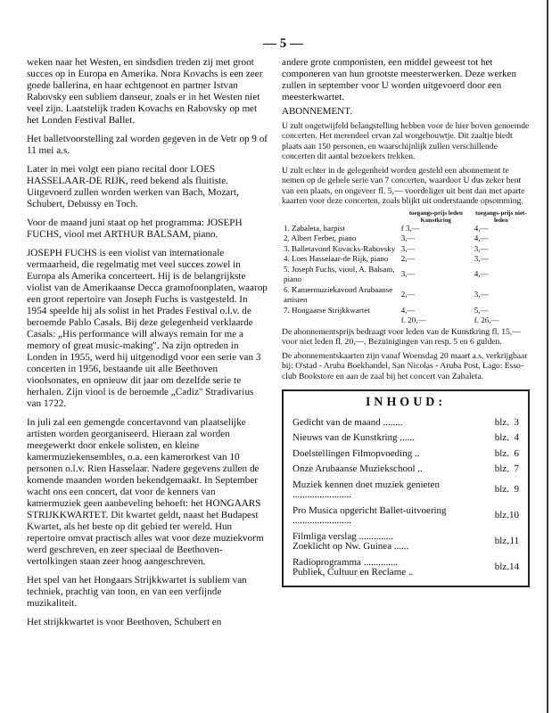— 5 —
weken naar het Westen, en sindsdien treden zij met groot succes op in Europa en Amerika. Nora Kovachs is een zeer goede ballerina, en haar echtgenoot en partner Istvan Rabovsky een subliem danseur, zoals er in het Westen niet veel zijn. Laatstelijk traden Kovachs en Rabovsky op met het Londen Festival Ballet.
Het balletvoorstelling zal worden gegeven in de Vetr op 9 of 11 mei a.s.
Later in mei volgt een piano recital door LOES HASSELAAR-DE RIJK, reed bekend als fluitiste. Uitgevoerd zullen worden werken van Bach, Mozart, Schubert, Debussy en Toch.
Voor de maand juni staat op het programma: JOSEPH FUCHS, viool met ARTHUR BALSAM, piano.
JOSEPH FUCHS is een violist van internationale vermaarheid, die regelmatig met veel succes zowel in Europa als Amerika concerteert. Hij is de belangrijkste violist van de Amerikaanse Decca gramofoonplaten, waarop een groot repertoire van Joseph Fuchs is vastgesteld. In 1954 speelde hij als solist in het Prades Festival o.l.v. de beroemde Pablo Casals. Bij deze gelegenheid verklaarde Casals: „His performance will always remain for me a memory of great music-making". Na zijn optreden in Londen in 1955, werd hij uitgenodigd voor een serie van 3 concerten in 1956, bestaande uit alle Beethoven vioolsonates, en opnieuw dit jaar om dezelfde serie te herhalen. Zijn viool is de beroemde „Cadiz" Stradivarius van 1722.
In juli zal een gemengde concertavond van plaatselijke artisten worden georganiseerd. Hieraan zal worden meegewerkt door enkele solisten, en kleine kamermuziekensembles, o.a. een kamerorkest van 10 personen o.l.v. Rien Hasselaar. Nadere gegevens zullen de komende maanden worden bekendgemaakt. In September wacht ons een concert, dat voor de kenners van kamermuziek geen aanbeveling behoeft: het HONGAARS STRIJKKWARTET. Dit kwartet geldt, naast het Budapest Kwartet, als het beste op dit gebied ter wereld. Hun repertoire omvat practisch alles wat voor deze muziekvorm werd geschreven, en zeer speciaal de Beethoven-vertolkingen staan zeer hoog aangeschreven.
Het spel van het Hongaars Strijkkwartet is subliem van techniek, prachtig van toon, en van een verfijnde muzikaliteit.
Het strijkkwartet is voor Beethoven, Schubert en
andere grote componisten, een middel geweest tot het componeren van hun grootste meesterwerken. Deze werken zullen in september voor U worden uitgevoerd door een meesterkwartet.
ABONNEMENT.
U zult ongetwijfeld belangstelling hebben voor de hier boven genoemde concerten. Het merendeel ervan zal worgebouwtje. Dit zaaltje biedt plaats aan 150 personen, en waarschijnlijk zullen verschillende concerten dit aantal bezoekers trekken.
U zult echter in de gelegenheid worden gesteld een abonnement te nemen op de gehele serie van 7 concerten, waardoor U dus zeker bent van een plaats, en ongeveer fl. 5,— voordeliger uit bent dan met aparte kaarten voor deze concerten, zoals blijkt uit onderstaande opsomming.
| | toegangs-prijs leden Kunstkring | toegangs-prijs niet-leden |
| --- | --- | --- |
| 1. Zabaleta, harpist | f 3,— | 4,— |
| 2. Albert Ferber, piano | 3,— | 4,— |
| 3. Balletavond Kovacks-Rabovsky | 3,— | 3,— |
| 4. Loes Hasselaar-de Rijk, piano | 2,— | 3,— |
| 5. Joseph Fuchs, viool, A. Balsam, piano | 3,— | 4,— |
| 6. Kamermuziekavond Arubaanse artisten | 2,— | 3,— |
| 7. Hongaarse Strijkkwartet | 4,— | 5,— |
| | f. 20,— | f. 26,— |
De abonnementsprijs bedraagt voor leden van de Kunstkring fl. 15,— voor niet leden fl. 20,—. Bezuinigingen van resp. 5 en 6 gulden.
De abonnementskaarten zijn vanaf Woensdag 20 maart a.s. verkrijgbaar bij: O'stad - Aruba Boekhandel, San Nicolas - Aruba Post, Lago: Esso-club Bookstore en aan de zaal bij het concert van Zabaleta.
INHOUD:
| Gedicht van de maand ........ | blz. | 3 |
| Nieuws van de Kunstkring ...... | blz. | 4 |
| Doelstellingen Filmopvoeding .. | blz. | 6 |
| Onze Arubaanse Muziekschool .. | blz. | 7 |
| Muziek kennen doet muziek genieten ........................ | blz. | 9 |
| Pro Musica opgericht Ballet-uitvoering ........................ | blz. | 10 |
| Filmliga verslag .............. Zoeklicht op Nw. Guinea ...... | blz. | 11 |
| Radioprogramma .............. Publiek, Cultuur en Reclame .. | blz. | 14 |